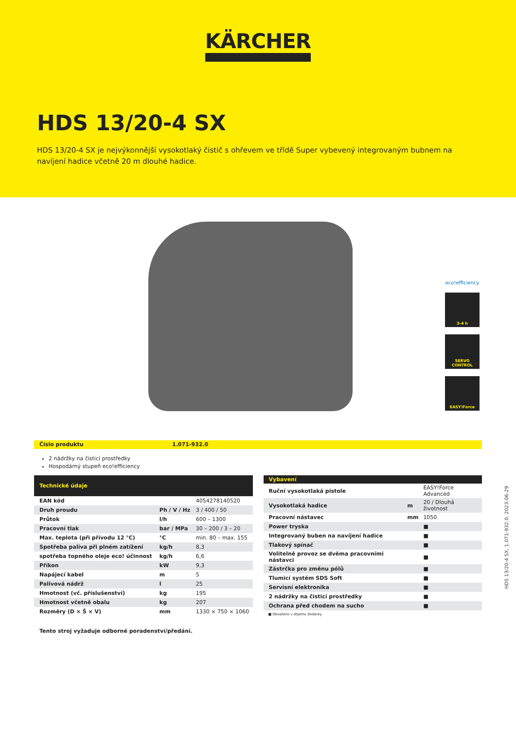KÄRCHER
HDS 13/20-4 SX
HDS 13/20-4 SX je nejvýkonnější vysokotlaký čistič s ohřevem ve třídě Super vybevený integrovaným bubnem na navíjení hadice včetně 20 m dlouhé hadice.
eco!efficiency
3-4 h
SERVO CONTROL
EASY!Force
Číslo produktu 1.071-932.0
2 nádržky na čisticí prostředky
Hospodárný stupeň eco!efficiency
| Technické údaje | | |
| --- | --- | --- |
| EAN kód | | 4054278140520 |
| Druh proudu | Ph / V / Hz | 3 / 400 / 50 |
| Průtok | l/h | 600 – 1300 |
| Pracovní tlak | bar / MPa | 30 – 200 / 3 – 20 |
| Max. teplota (při přívodu 12 °C) | °C | min. 80 – max. 155 |
| Spotřeba paliva při plném zatížení | kg/h | 8,3 |
| spotřeba topného oleje eco! účinnost | kg/h | 6,6 |
| Příkon | kW | 9,3 |
| Napájecí kabel | m | 5 |
| Palivová nádrž | l | 25 |
| Hmotnost (vč. příslušenství) | kg | 195 |
| Hmotnost včetně obalu | kg | 207 |
| Rozměry (D × Š × V) | mm | 1330 × 750 × 1060 |
| Vybavení | | |
| --- | --- | --- |
| Ruční vysokotlaká pistole | | EASY!Force Advanced |
| Vysokotlaká hadice | m | 20 / Dlouhá životnost |
| Pracovní nástavec | mm | 1050 |
| Power tryska | | ■ |
| Integrovaný buben na navíjení hadice | | ■ |
| Tlakový spínač | | ■ |
| Volitelně provoz se dvěma pracovními nástavci | | ■ |
| Zástrčka pro změnu pólů | | ■ |
| Tlumicí systém SDS Soft | | ■ |
| Servisní elektronika | | ■ |
| 2 nádržky na čisticí prostředky | | ■ |
| Ochrana před chodem na sucho | | ■ |
■ Obsaženo v objemu dodávky.
Tento stroj vyžaduje odborné poradenství/předání.
HDS 13/20-4 SX, 1.071-932.0, 2023-06-29